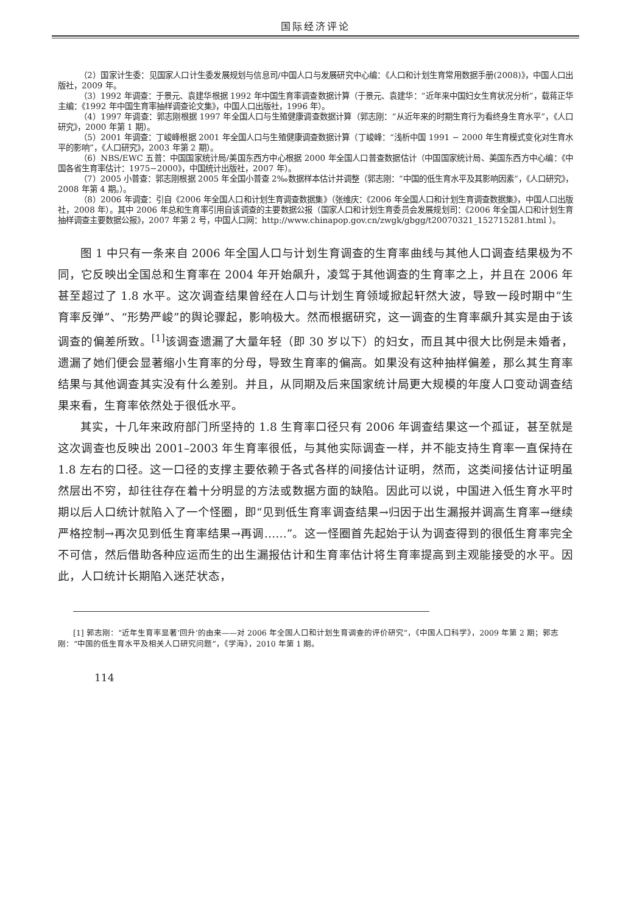国际经济评论
（2）国家计生委：见国家人口计生委发展规划与信息司/中国人口与发展研究中心编：《人口和计划生育常用数据手册(2008)》，中国人口出版社，2009 年。
（3）1992 年调查：于景元、袁建华根据 1992 年中国生育率调查数据计算（于景元、袁建华：“近年来中国妇女生育状况分析”，载蒋正华主编：《1992 年中国生育率抽样调查论文集》，中国人口出版社，1996 年）。
（4）1997 年调查：郭志刚根据 1997 年全国人口与生殖健康调查数据计算（郭志刚：“从近年来的时期生育行为看终身生育水平”，《人口研究》，2000 年第 1 期）。
（5）2001 年调查：丁峻峰根据 2001 年全国人口与生殖健康调查数据计算（丁峻峰：“浅析中国 1991 − 2000 年生育模式变化对生育水平的影响”，《人口研究》，2003 年第 2 期）。
（6）NBS/EWC 五普：中国国家统计局/美国东西方中心根据 2000 年全国人口普查数据估计（中国国家统计局、美国东西方中心编：《中国各省生育率估计：1975−2000》，中国统计出版社，2007 年）。
（7）2005 小普查：郭志刚根据 2005 年全国小普查 2‰数据样本估计并调整（郭志刚：“中国的低生育水平及其影响因素”，《人口研究》，2008 年第 4 期。）。
（8）2006 年调查：引自《2006 年全国人口和计划生育调查数据集》（张维庆：《2006 年全国人口和计划生育调查数据集》，中国人口出版社，2008 年）。其中 2006 年总和生育率引用自该调查的主要数据公报（国家人口和计划生育委员会发展规划司：《2006 年全国人口和计划生育抽样调查主要数据公报》，2007 年第 2 号，中国人口网：http://www.chinapop.gov.cn/zwgk/gbgg/t20070321_152715281.html ）。
图 1 中只有一条来自 2006 年全国人口与计划生育调查的生育率曲线与其他人口调查结果极为不同，它反映出全国总和生育率在 2004 年开始飙升，凌驾于其他调查的生育率之上，并且在 2006 年甚至超过了 1.8 水平。这次调查结果曾经在人口与计划生育领域掀起轩然大波，导致一段时期中“生育率反弹”、“形势严峻”的舆论骤起，影响极大。然而根据研究，这一调查的生育率飙升其实是由于该调查的偏差所致。<sup>[1]</sup>该调查遗漏了大量年轻（即 30 岁以下）的妇女，而且其中很大比例是未婚者，遗漏了她们便会显著缩小生育率的分母，导致生育率的偏高。如果没有这种抽样偏差，那么其生育率结果与其他调查其实没有什么差别。并且，从同期及后来国家统计局更大规模的年度人口变动调查结果来看，生育率依然处于很低水平。
其实，十几年来政府部门所坚持的 1.8 生育率口径只有 2006 年调查结果这一个孤证，甚至就是这次调查也反映出 2001–2003 年生育率很低，与其他实际调查一样，并不能支持生育率一直保持在 1.8 左右的口径。这一口径的支撑主要依赖于各式各样的间接估计证明，然而，这类间接估计证明虽然层出不穷，却往往存在着十分明显的方法或数据方面的缺陷。因此可以说，中国进入低生育水平时期以后人口统计就陷入了一个怪圈，即“见到低生育率调查结果→归因于出生漏报并调高生育率→继续严格控制→再次见到低生育率结果→再调……”。这一怪圈首先起始于认为调查得到的很低生育率完全不可信，然后借助各种应运而生的出生漏报估计和生育率估计将生育率提高到主观能接受的水平。因此，人口统计长期陷入迷茫状态，
[1] 郭志刚：“近年生育率显著‘回升’的由来——对 2006 年全国人口和计划生育调查的评价研究”，《中国人口科学》，2009 年第 2 期；郭志刚：“中国的低生育水平及相关人口研究问题”，《学海》，2010 年第 1 期。
114